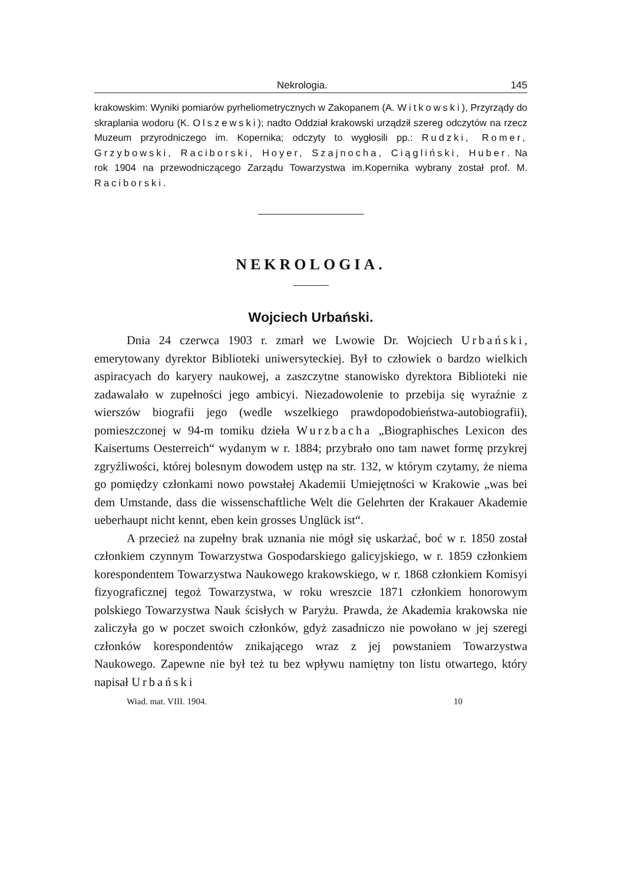Nekrologia. 145
krakowskim: Wyniki pomiarów pyrheliometrycznych w Zakopanem (A. Witkowski), Przyrządy do skraplania wodoru (K. Olszewski); nadto Oddział krakowski urządził szereg odczytów na rzecz Muzeum przyrodniczego im. Kopernika; odczyty to wygłosili pp.: Rudzki, Romer, Grzybowski, Raciborski, Hoyer, Szajnocha, Ciągliński, Huber. Na rok 1904 na przewodniczącego Zarządu Towarzystwa im.Kopernika wybrany został prof. M. Raciborski.
NEKROLOGIA.
Wojciech Urbański.
Dnia 24 czerwca 1903 r. zmarł we Lwowie Dr. Wojciech Urbański, emerytowany dyrektor Biblioteki uniwersyteckiej. Był to człowiek o bardzo wielkich aspiracyach do karyery naukowej, a zaszczytne stanowisko dyrektora Biblioteki nie zadawalało w zupełności jego ambicyi. Niezadowolenie to przebija się wyraźnie z wierszów biografii jego (wedle wszelkiego prawdopodobieństwa-autobiografii), pomieszczonej w 94-m tomiku dzieła Wurzbacha „Biographisches Lexicon des Kaisertums Oesterreich“ wydanym w r. 1884; przybrało ono tam nawet formę przykrej zgryźliwości, której bolesnym dowodem ustęp na str. 132, w którym czytamy, że niema go pomiędzy członkami nowo powstałej Akademii Umiejętności w Krakowie „was bei dem Umstande, dass die wissenschaftliche Welt die Gelehrten der Krakauer Akademie ueberhaupt nicht kennt, eben kein grosses Unglück ist“.
A przecież na zupełny brak uznania nie mógł się uskarżać, boć w r. 1850 został członkiem czynnym Towarzystwa Gospodarskiego galicyjskiego, w r. 1859 członkiem korespondentem Towarzystwa Naukowego krakowskiego, w r. 1868 członkiem Komisyi fizyograficznej tegoż Towarzystwa, w roku wreszcie 1871 członkiem honorowym polskiego Towarzystwa Nauk ścisłych w Paryżu. Prawda, że Akademia krakowska nie zaliczyła go w poczet swoich członków, gdyż zasadniczo nie powołano w jej szeregi członków korespondentów znikającego wraz z jej powstaniem Towarzystwa Naukowego. Zapewne nie był też tu bez wpływu namiętny ton listu otwartego, który napisał Urbański
Wiad. mat. VIII. 1904. 10